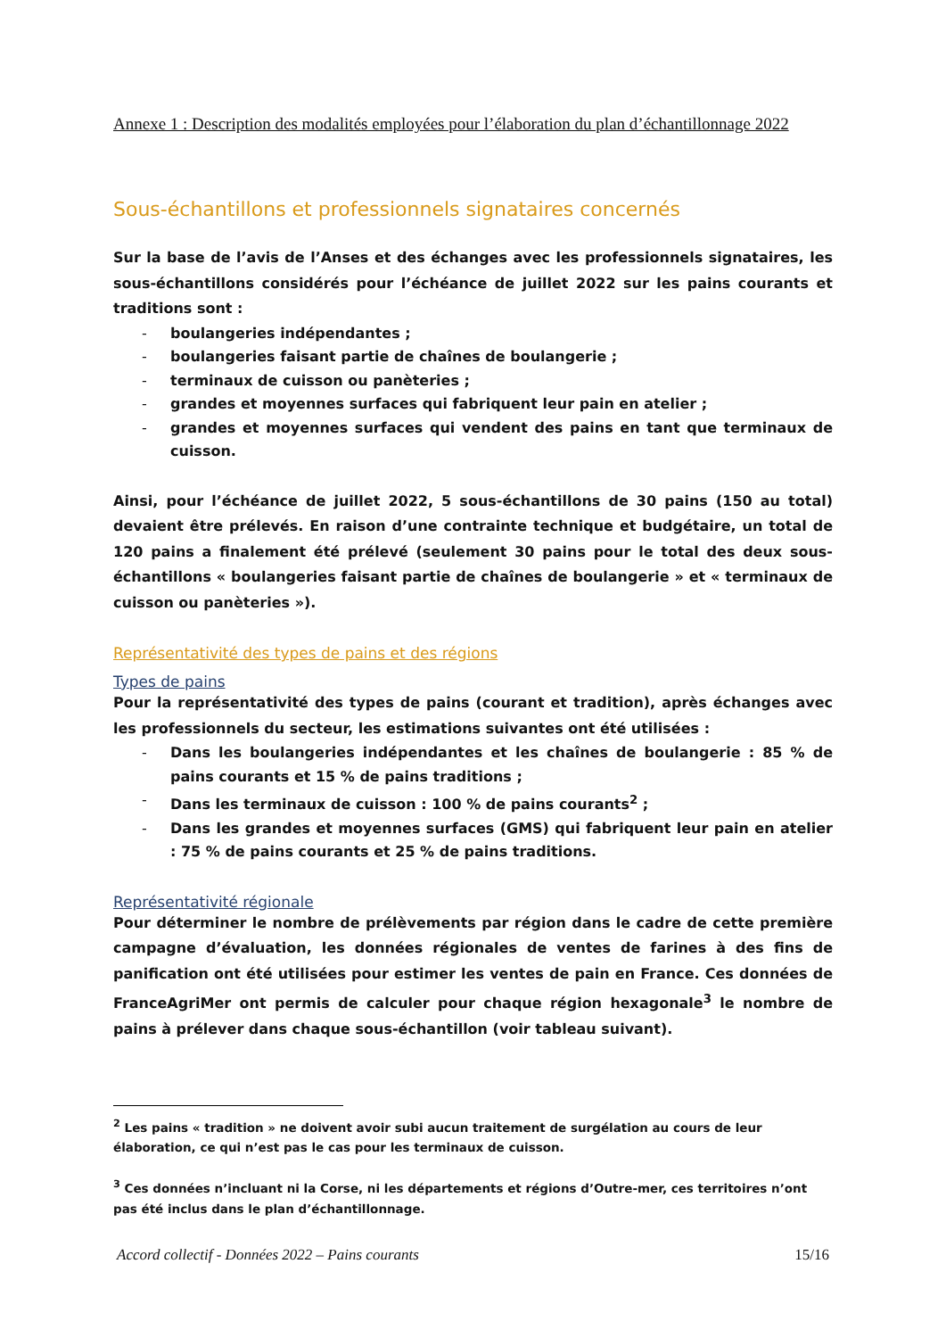Annexe 1 : Description des modalités employées pour l’élaboration du plan d’échantillonnage 2022
Sous-échantillons et professionnels signataires concernés
Sur la base de l’avis de l’Anses et des échanges avec les professionnels signataires, les sous-échantillons considérés pour l’échéance de juillet 2022 sur les pains courants et traditions sont :
- boulangeries indépendantes ;
- boulangeries faisant partie de chaînes de boulangerie ;
- terminaux de cuisson ou panèteries ;
- grandes et moyennes surfaces qui fabriquent leur pain en atelier ;
- grandes et moyennes surfaces qui vendent des pains en tant que terminaux de cuisson.
Ainsi, pour l’échéance de juillet 2022, 5 sous-échantillons de 30 pains (150 au total) devaient être prélevés. En raison d’une contrainte technique et budgétaire, un total de 120 pains a finalement été prélevé (seulement 30 pains pour le total des deux sous-échantillons « boulangeries faisant partie de chaînes de boulangerie » et « terminaux de cuisson ou panèteries »).
Représentativité des types de pains et des régions
Types de pains
Pour la représentativité des types de pains (courant et tradition), après échanges avec les professionnels du secteur, les estimations suivantes ont été utilisées :
- Dans les boulangeries indépendantes et les chaînes de boulangerie : 85 % de pains courants et 15 % de pains traditions ;
- Dans les terminaux de cuisson : 100 % de pains courants<sup>2</sup> ;
- Dans les grandes et moyennes surfaces (GMS) qui fabriquent leur pain en atelier : 75 % de pains courants et 25 % de pains traditions.
Représentativité régionale
Pour déterminer le nombre de prélèvements par région dans le cadre de cette première campagne d’évaluation, les données régionales de ventes de farines à des fins de panification ont été utilisées pour estimer les ventes de pain en France. Ces données de FranceAgriMer ont permis de calculer pour chaque région hexagonale<sup>3</sup> le nombre de pains à prélever dans chaque sous-échantillon (voir tableau suivant).
<sup>2</sup> Les pains « tradition » ne doivent avoir subi aucun traitement de surgélation au cours de leur élaboration, ce qui n’est pas le cas pour les terminaux de cuisson.
<sup>3</sup> Ces données n’incluant ni la Corse, ni les départements et régions d’Outre-mer, ces territoires n’ont pas été inclus dans le plan d’échantillonnage.
Accord collectif - Données 2022 – Pains courants 15/16